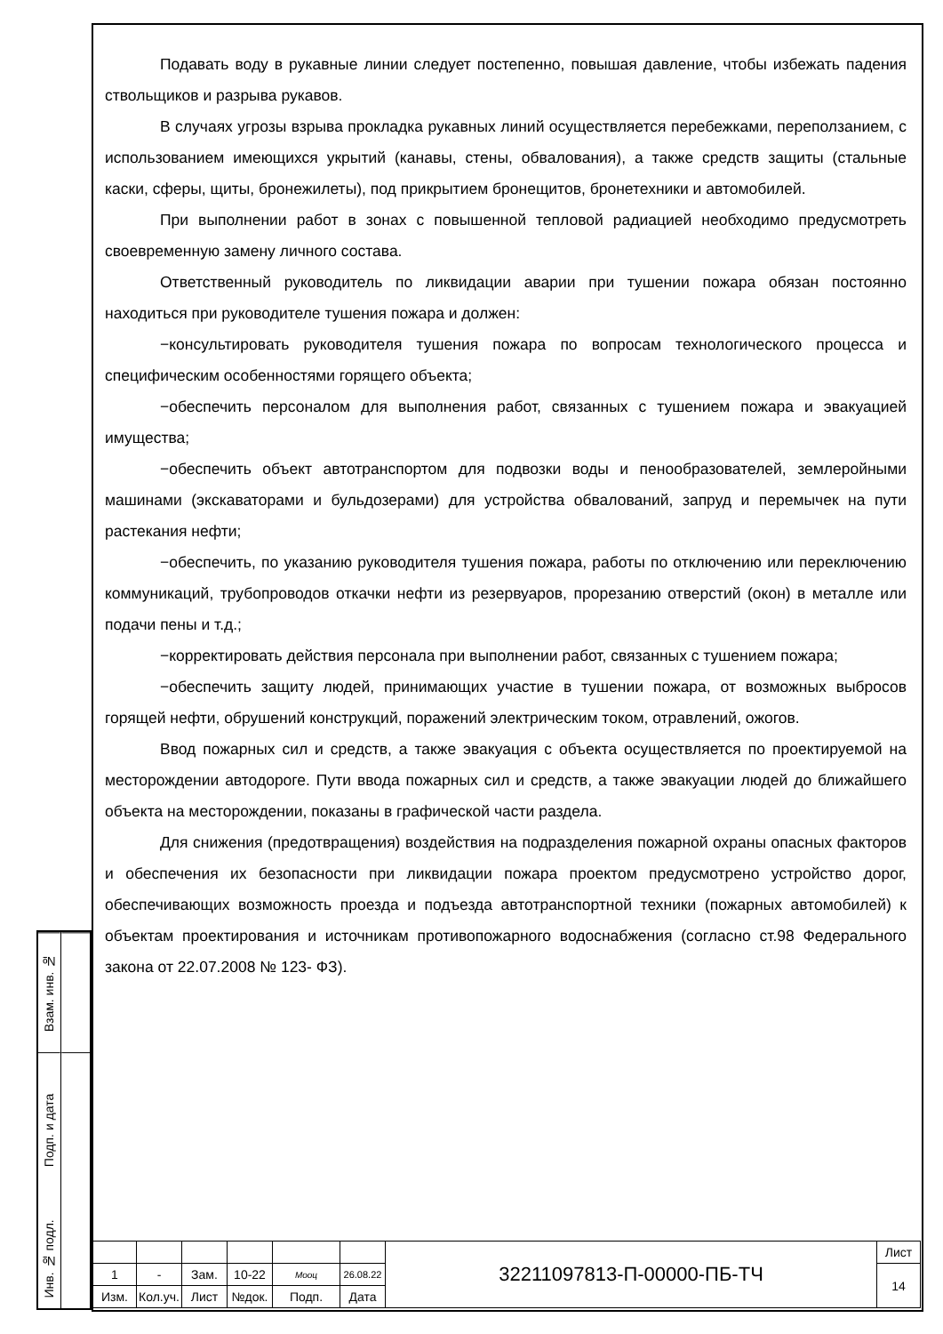Подавать воду в рукавные линии следует постепенно, повышая давление, чтобы избежать падения ствольщиков и разрыва рукавов.
В случаях угрозы взрыва прокладка рукавных линий осуществляется перебежками, переползанием, с использованием имеющихся укрытий (канавы, стены, обвалования), а также средств защиты (стальные каски, сферы, щиты, бронежилеты), под прикрытием бронещитов, бронетехники и автомобилей.
При выполнении работ в зонах с повышенной тепловой радиацией необходимо предусмотреть своевременную замену личного состава.
Ответственный руководитель по ликвидации аварии при тушении пожара обязан постоянно находиться при руководителе тушения пожара и должен:
−консультировать руководителя тушения пожара по вопросам технологического процесса и специфическим особенностями горящего объекта;
−обеспечить персоналом для выполнения работ, связанных с тушением пожара и эвакуацией имущества;
−обеспечить объект автотранспортом для подвозки воды и пенообразователей, землеройными машинами (экскаваторами и бульдозерами) для устройства обвалований, запруд и перемычек на пути растекания нефти;
−обеспечить, по указанию руководителя тушения пожара, работы по отключению или переключению коммуникаций, трубопроводов откачки нефти из резервуаров, прорезанию отверстий (окон) в металле или подачи пены и т.д.;
−корректировать действия персонала при выполнении работ, связанных с тушением пожара;
−обеспечить защиту людей, принимающих участие в тушении пожара, от возможных выбросов горящей нефти, обрушений конструкций, поражений электрическим током, отравлений, ожогов.
Ввод пожарных сил и средств, а также эвакуация с объекта осуществляется по проектируемой на месторождении автодороге. Пути ввода пожарных сил и средств, а также эвакуации людей до ближайшего объекта на месторождении, показаны в графической части раздела.
Для снижения (предотвращения) воздействия на подразделения пожарной охраны опасных факторов и обеспечения их безопасности при ликвидации пожара проектом предусмотрено устройство дорог, обеспечивающих возможность проезда и подъезда автотранспортной техники (пожарных автомобилей) к объектам проектирования и источникам противопожарного водоснабжения (согласно ст.98 Федерального закона от 22.07.2008 № 123- ФЗ).
Взам. инв. №
Подп. и дата
Инв. № подл.
| | | | | | | 32211097813-П-00000-ПБ-ТЧ | Лист |
| 1 | - | Зам. | 10-22 | Мооц | 26.08.22 | | 14 |
| Изм. | Кол.уч. | Лист | №док. | Подп. | Дата | | |